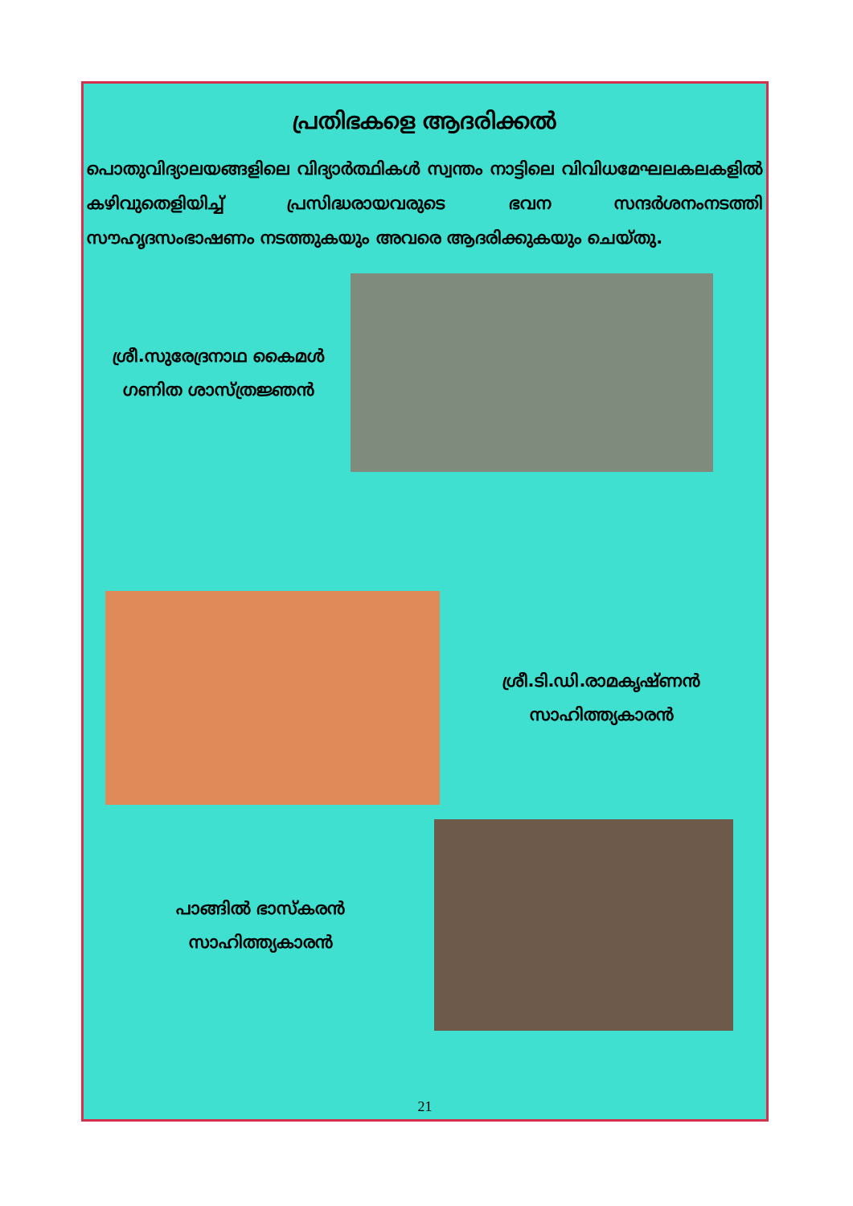പ്രതിഭകളെ ആദരിക്കൽ
പൊതുവിദ്യാലയങ്ങളിലെ വിദ്യാർത്ഥികൾ സ്വന്തം നാട്ടിലെ വിവിധമേഘലകലകളിൽ കഴിവുതെളിയിച്ച് പ്രസിദ്ധരായവരുടെ ഭവന സന്ദർശനംനടത്തി സൗഹൃദസംഭാഷണം നടത്തുകയും അവരെ ആദരിക്കുകയും ചെയ്തു.
ശ്രീ.സുരേദ്രനാഥ കൈമൾ
ഗണിത ശാസ്ത്രജ്ഞൻ
ശ്രീ.ടി.ഡി.രാമകൃഷ്ണൻ
സാഹിത്ത്യകാരൻ
പാങ്ങിൽ ഭാസ്കരൻ
സാഹിത്ത്യകാരൻ
21